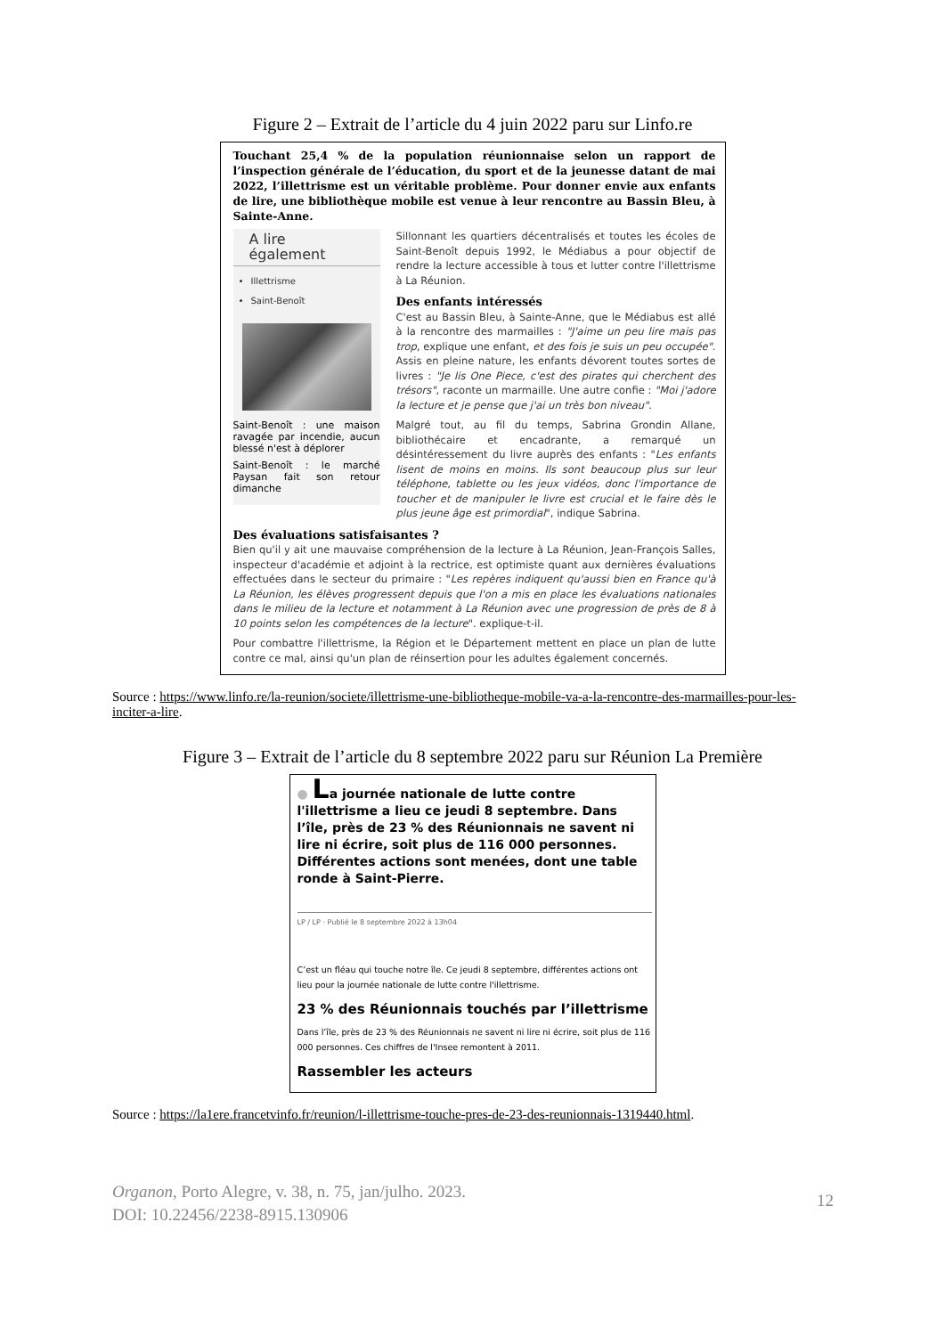Figure 2 – Extrait de l’article du 4 juin 2022 paru sur Linfo.re
Touchant 25,4 % de la population réunionnaise selon un rapport de l’inspection générale de l’éducation, du sport et de la jeunesse datant de mai 2022, l’illettrisme est un véritable problème. Pour donner envie aux enfants de lire, une bibliothèque mobile est venue à leur rencontre au Bassin Bleu, à Sainte-Anne.
A lire également
Illettrisme
Saint-Benoît
Saint-Benoît : une maison ravagée par incendie, aucun blessé n'est à déplorer
Saint-Benoît : le marché Paysan fait son retour dimanche
Sillonnant les quartiers décentralisés et toutes les écoles de Saint-Benoît depuis 1992, le Médiabus a pour objectif de rendre la lecture accessible à tous et lutter contre l'illettrisme à La Réunion.
Des enfants intéressés
C'est au Bassin Bleu, à Sainte-Anne, que le Médiabus est allé à la rencontre des marmailles : "J'aime un peu lire mais pas trop, explique une enfant, et des fois je suis un peu occupée". Assis en pleine nature, les enfants dévorent toutes sortes de livres : "Je lis One Piece, c'est des pirates qui cherchent des trésors", raconte un marmaille. Une autre confie : "Moi j'adore la lecture et je pense que j'ai un très bon niveau".
Malgré tout, au fil du temps, Sabrina Grondin Allane, bibliothécaire et encadrante, a remarqué un désintéressement du livre auprès des enfants : "Les enfants lisent de moins en moins. Ils sont beaucoup plus sur leur téléphone, tablette ou les jeux vidéos, donc l'importance de toucher et de manipuler le livre est crucial et le faire dès le plus jeune âge est primordial", indique Sabrina.
Des évaluations satisfaisantes ?
Bien qu'il y ait une mauvaise compréhension de la lecture à La Réunion, Jean-François Salles, inspecteur d'académie et adjoint à la rectrice, est optimiste quant aux dernières évaluations effectuées dans le secteur du primaire : "Les repères indiquent qu'aussi bien en France qu'à La Réunion, les élèves progressent depuis que l'on a mis en place les évaluations nationales dans le milieu de la lecture et notamment à La Réunion avec une progression de près de 8 à 10 points selon les compétences de la lecture". explique-t-il.
Pour combattre l'illettrisme, la Région et le Département mettent en place un plan de lutte contre ce mal, ainsi qu'un plan de réinsertion pour les adultes également concernés.
Source : https://www.linfo.re/la-reunion/societe/illettrisme-une-bibliotheque-mobile-va-a-la-rencontre-des-marmailles-pour-les-inciter-a-lire.
Figure 3 – Extrait de l’article du 8 septembre 2022 paru sur Réunion La Première
● La journée nationale de lutte contre l'illettrisme a lieu ce jeudi 8 septembre. Dans l’île, près de 23 % des Réunionnais ne savent ni lire ni écrire, soit plus de 116 000 personnes. Différentes actions sont menées, dont une table ronde à Saint-Pierre.
LP / LP · Publié le 8 septembre 2022 à 13h04
C’est un fléau qui touche notre île. Ce jeudi 8 septembre, différentes actions ont lieu pour la journée nationale de lutte contre l'illettrisme.
23 % des Réunionnais touchés par l’illettrisme
Dans l’île, près de 23 % des Réunionnais ne savent ni lire ni écrire, soit plus de 116 000 personnes. Ces chiffres de l'Insee remontent à 2011.
Rassembler les acteurs
Source : https://la1ere.francetvinfo.fr/reunion/l-illettrisme-touche-pres-de-23-des-reunionnais-1319440.html.
12 Organon, Porto Alegre, v. 38, n. 75, jan/julho. 2023.
DOI: 10.22456/2238-8915.130906